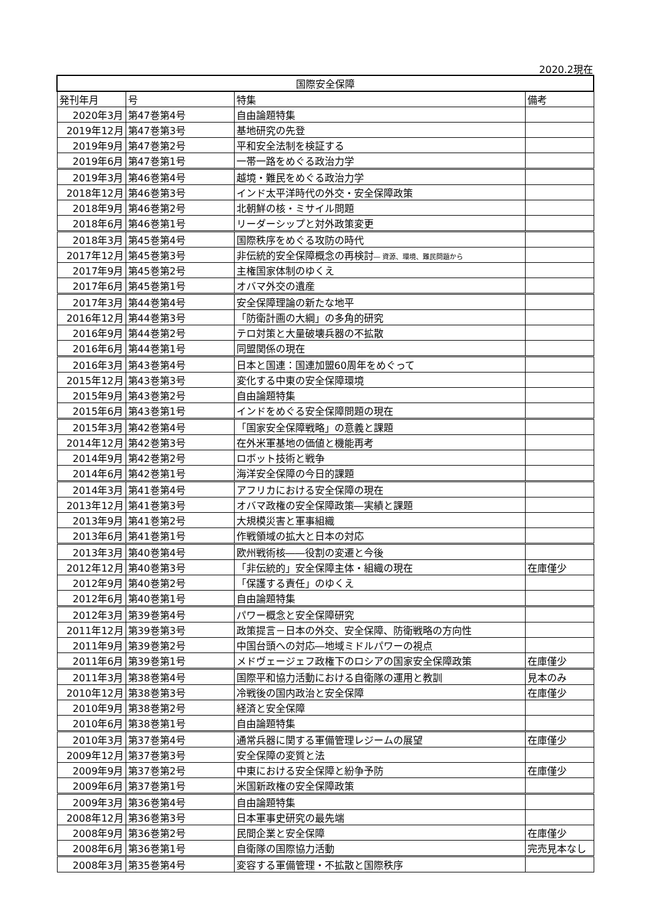2020.2現在
| 国際安全保障 | | | |
| --- | --- | --- | --- |
| 発刊年月 | 号 | 特集 | 備考 |
| 2020年3月 | 第47巻第4号 | 自由論題特集 | |
| 2019年12月 | 第47巻第3号 | 基地研究の先登 | |
| 2019年9月 | 第47巻第2号 | 平和安全法制を検証する | |
| 2019年6月 | 第47巻第1号 | 一帯一路をめぐる政治力学 | |
| 2019年3月 | 第46巻第4号 | 越境・難民をめぐる政治力学 | |
| 2018年12月 | 第46巻第3号 | インド太平洋時代の外交・安全保障政策 | |
| 2018年9月 | 第46巻第2号 | 北朝鮮の核・ミサイル問題 | |
| 2018年6月 | 第46巻第1号 | リーダーシップと対外政策変更 | |
| 2018年3月 | 第45巻第4号 | 国際秩序をめぐる攻防の時代 | |
| 2017年12月 | 第45巻第3号 | 非伝統的安全保障概念の再検討 ― 資源、環境、難民問題から | |
| 2017年9月 | 第45巻第2号 | 主権国家体制のゆくえ | |
| 2017年6月 | 第45巻第1号 | オバマ外交の遺産 | |
| 2017年3月 | 第44巻第4号 | 安全保障理論の新たな地平 | |
| 2016年12月 | 第44巻第3号 | 「防衛計画の大綱」の多角的研究 | |
| 2016年9月 | 第44巻第2号 | テロ対策と大量破壊兵器の不拡散 | |
| 2016年6月 | 第44巻第1号 | 同盟関係の現在 | |
| 2016年3月 | 第43巻第4号 | 日本と国連：国連加盟60周年をめぐって | |
| 2015年12月 | 第43巻第3号 | 変化する中東の安全保障環境 | |
| 2015年9月 | 第43巻第2号 | 自由論題特集 | |
| 2015年6月 | 第43巻第1号 | インドをめぐる安全保障問題の現在 | |
| 2015年3月 | 第42巻第4号 | 「国家安全保障戦略」の意義と課題 | |
| 2014年12月 | 第42巻第3号 | 在外米軍基地の価値と機能再考 | |
| 2014年9月 | 第42巻第2号 | ロボット技術と戦争 | |
| 2014年6月 | 第42巻第1号 | 海洋安全保障の今日的課題 | |
| 2014年3月 | 第41巻第4号 | アフリカにおける安全保障の現在 | |
| 2013年12月 | 第41巻第3号 | オバマ政権の安全保障政策―実績と課題 | |
| 2013年9月 | 第41巻第2号 | 大規模災害と軍事組織 | |
| 2013年6月 | 第41巻第1号 | 作戦領域の拡大と日本の対応 | |
| 2013年3月 | 第40巻第4号 | 欧州戦術核――役割の変遷と今後 | |
| 2012年12月 | 第40巻第3号 | 「非伝統的」安全保障主体・組織の現在 | 在庫僅少 |
| 2012年9月 | 第40巻第2号 | 「保護する責任」のゆくえ | |
| 2012年6月 | 第40巻第1号 | 自由論題特集 | |
| 2012年3月 | 第39巻第4号 | パワー概念と安全保障研究 | |
| 2011年12月 | 第39巻第3号 | 政策提言－日本の外交、安全保障、防衛戦略の方向性 | |
| 2011年9月 | 第39巻第2号 | 中国台頭への対応―地域ミドルパワーの視点 | |
| 2011年6月 | 第39巻第1号 | メドヴェージェフ政権下のロシアの国家安全保障政策 | 在庫僅少 |
| 2011年3月 | 第38巻第4号 | 国際平和協力活動における自衛隊の運用と教訓 | 見本のみ |
| 2010年12月 | 第38巻第3号 | 冷戦後の国内政治と安全保障 | 在庫僅少 |
| 2010年9月 | 第38巻第2号 | 経済と安全保障 | |
| 2010年6月 | 第38巻第1号 | 自由論題特集 | |
| 2010年3月 | 第37巻第4号 | 通常兵器に関する軍備管理レジームの展望 | 在庫僅少 |
| 2009年12月 | 第37巻第3号 | 安全保障の変質と法 | |
| 2009年9月 | 第37巻第2号 | 中東における安全保障と紛争予防 | 在庫僅少 |
| 2009年6月 | 第37巻第1号 | 米国新政権の安全保障政策 | |
| 2009年3月 | 第36巻第4号 | 自由論題特集 | |
| 2008年12月 | 第36巻第3号 | 日本軍事史研究の最先端 | |
| 2008年9月 | 第36巻第2号 | 民間企業と安全保障 | 在庫僅少 |
| 2008年6月 | 第36巻第1号 | 自衛隊の国際協力活動 | 完売見本なし |
| 2008年3月 | 第35巻第4号 | 変容する軍備管理・不拡散と国際秩序 | |